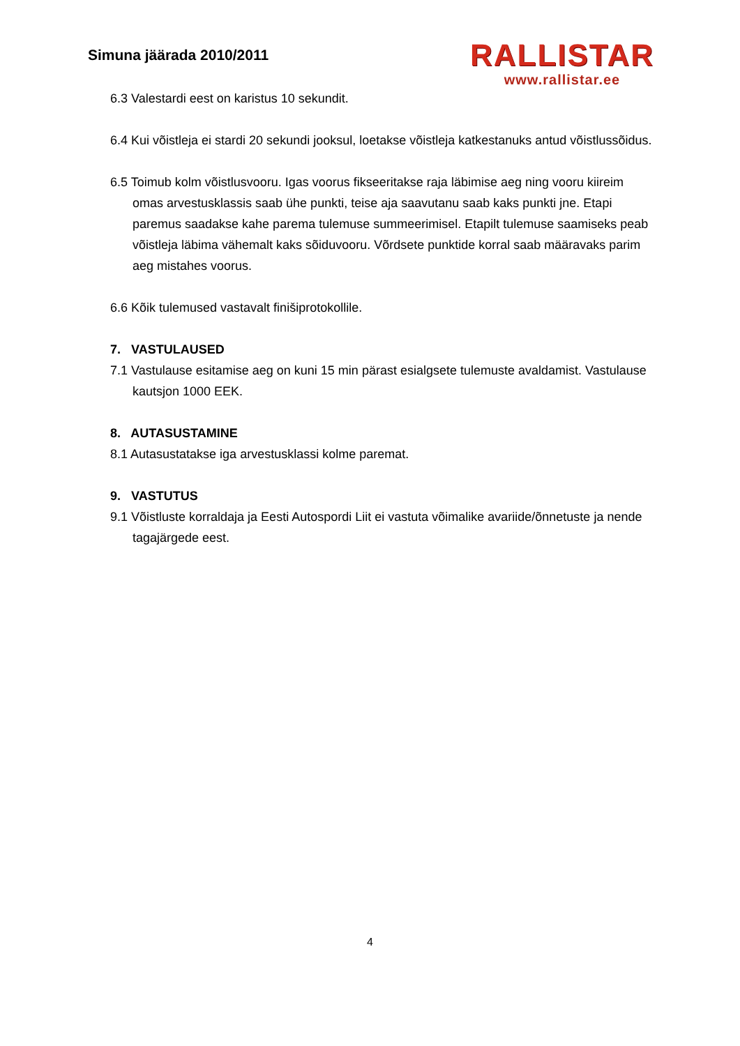Simuna jäärada 2010/2011
RALLISTAR
www.rallistar.ee
6.3 Valestardi eest on karistus 10 sekundit.
6.4 Kui võistleja ei stardi 20 sekundi jooksul, loetakse võistleja katkestanuks antud võistlussõidus.
6.5 Toimub kolm võistlusvooru. Igas voorus fikseeritakse raja läbimise aeg ning vooru kiireim omas arvestusklassis saab ühe punkti, teise aja saavutanu saab kaks punkti jne. Etapi paremus saadakse kahe parema tulemuse summeerimisel. Etapilt tulemuse saamiseks peab võistleja läbima vähemalt kaks sõiduvooru. Võrdsete punktide korral saab määravaks parim aeg mistahes voorus.
6.6 Kõik tulemused vastavalt finišiprotokollile.
7. VASTULAUSED
7.1 Vastulause esitamise aeg on kuni 15 min pärast esialgsete tulemuste avaldamist. Vastulause kautsjon 1000 EEK.
8. AUTASUSTAMINE
8.1 Autasustatakse iga arvestusklassi kolme paremat.
9. VASTUTUS
9.1 Võistluste korraldaja ja Eesti Autospordi Liit ei vastuta võimalike avariide/õnnetuste ja nende tagajärgede eest.
4